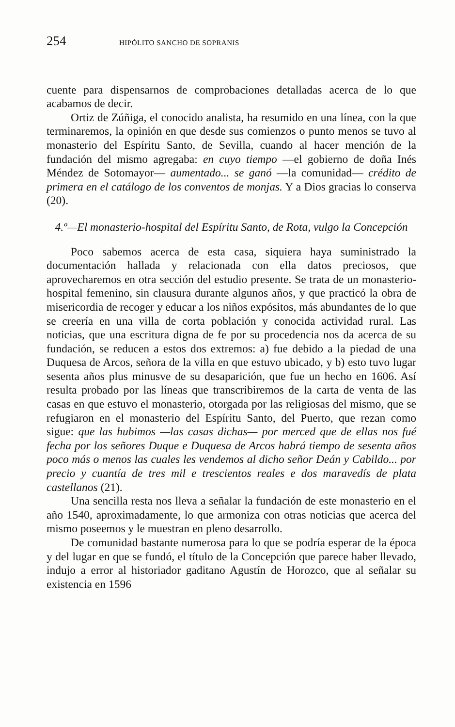254 HIPÓLITO SANCHO DE SOPRANIS
cuente para dispensarnos de comprobaciones detalladas acerca de lo que acabamos de decir.
Ortiz de Zúñiga, el conocido analista, ha resumido en una línea, con la que terminaremos, la opinión en que desde sus comienzos o punto menos se tuvo al monasterio del Espíritu Santo, de Sevilla, cuando al hacer mención de la fundación del mismo agregaba: en cuyo tiempo —el gobierno de doña Inés Méndez de Sotomayor— aumentado... se ganó —la comunidad— crédito de primera en el catálogo de los conventos de monjas. Y a Dios gracias lo conserva (20).
4.º—El monasterio-hospital del Espíritu Santo, de Rota, vulgo la Concepción
Poco sabemos acerca de esta casa, siquiera haya suministrado la documentación hallada y relacionada con ella datos preciosos, que aprovecharemos en otra sección del estudio presente. Se trata de un monasterio-hospital femenino, sin clausura durante algunos años, y que practicó la obra de misericordia de recoger y educar a los niños expósitos, más abundantes de lo que se creería en una villa de corta población y conocida actividad rural. Las noticias, que una escritura digna de fe por su procedencia nos da acerca de su fundación, se reducen a estos dos extremos: a) fue debido a la piedad de una Duquesa de Arcos, señora de la villa en que estuvo ubicado, y b) esto tuvo lugar sesenta años plus minusve de su desaparición, que fue un hecho en 1606. Así resulta probado por las líneas que transcribiremos de la carta de venta de las casas en que estuvo el monasterio, otorgada por las religiosas del mismo, que se refugiaron en el monasterio del Espíritu Santo, del Puerto, que rezan como sigue: que las hubimos —las casas dichas— por merced que de ellas nos fué fecha por los señores Duque e Duquesa de Arcos habrá tiempo de sesenta años poco más o menos las cuales les vendemos al dicho señor Deán y Cabildo... por precio y cuantía de tres mil e trescientos reales e dos maravedís de plata castellanos (21).
Una sencilla resta nos lleva a señalar la fundación de este monasterio en el año 1540, aproximadamente, lo que armoniza con otras noticias que acerca del mismo poseemos y le muestran en pleno desarrollo.
De comunidad bastante numerosa para lo que se podría esperar de la época y del lugar en que se fundó, el título de la Concepción que parece haber llevado, indujo a error al historiador gaditano Agustín de Horozco, que al señalar su existencia en 1596